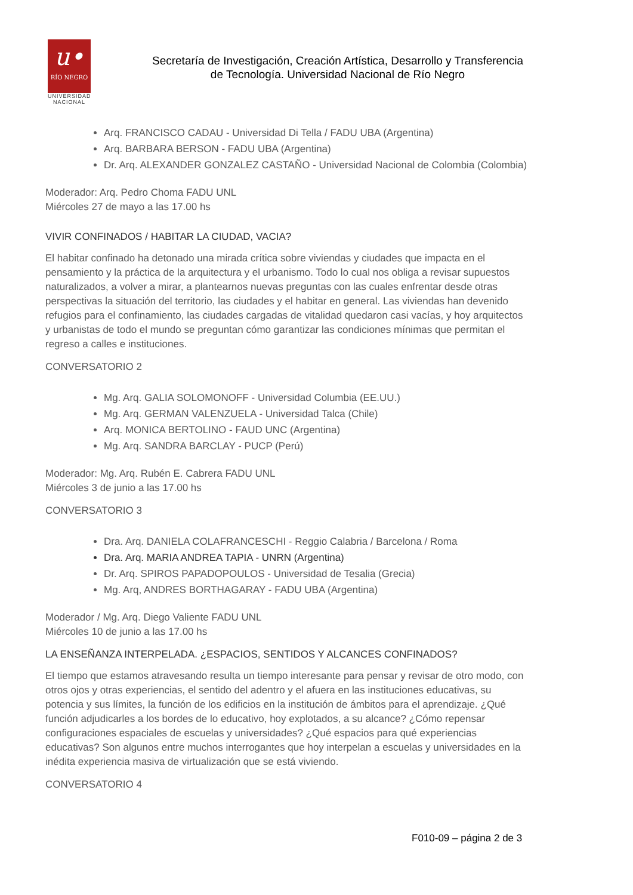u•
RÍO NEGRO
UNIVERSIDAD
NACIONAL
Secretaría de Investigación, Creación Artística, Desarrollo y Transferencia
de Tecnología. Universidad Nacional de Río Negro
Arq. FRANCISCO CADAU - Universidad Di Tella / FADU UBA (Argentina)
Arq. BARBARA BERSON - FADU UBA (Argentina)
Dr. Arq. ALEXANDER GONZALEZ CASTAÑO - Universidad Nacional de Colombia (Colombia)
Moderador: Arq. Pedro Choma FADU UNL
Miércoles 27 de mayo a las 17.00 hs
VIVIR CONFINADOS / HABITAR LA CIUDAD, VACIA?
El habitar confinado ha detonado una mirada crítica sobre viviendas y ciudades que impacta en el pensamiento y la práctica de la arquitectura y el urbanismo. Todo lo cual nos obliga a revisar supuestos naturalizados, a volver a mirar, a plantearnos nuevas preguntas con las cuales enfrentar desde otras perspectivas la situación del territorio, las ciudades y el habitar en general. Las viviendas han devenido refugios para el confinamiento, las ciudades cargadas de vitalidad quedaron casi vacías, y hoy arquitectos y urbanistas de todo el mundo se preguntan cómo garantizar las condiciones mínimas que permitan el regreso a calles e instituciones.
CONVERSATORIO 2
Mg. Arq. GALIA SOLOMONOFF - Universidad Columbia (EE.UU.)
Mg. Arq. GERMAN VALENZUELA - Universidad Talca (Chile)
Arq. MONICA BERTOLINO - FAUD UNC (Argentina)
Mg. Arq. SANDRA BARCLAY - PUCP (Perú)
Moderador: Mg. Arq. Rubén E. Cabrera FADU UNL
Miércoles 3 de junio a las 17.00 hs
CONVERSATORIO 3
Dra. Arq. DANIELA COLAFRANCESCHI - Reggio Calabria / Barcelona / Roma
Dra. Arq. MARIA ANDREA TAPIA - UNRN (Argentina)
Dr. Arq. SPIROS PAPADOPOULOS - Universidad de Tesalia (Grecia)
Mg. Arq, ANDRES BORTHAGARAY - FADU UBA (Argentina)
Moderador / Mg. Arq. Diego Valiente FADU UNL
Miércoles 10 de junio a las 17.00 hs
LA ENSEÑANZA INTERPELADA. ¿ESPACIOS, SENTIDOS Y ALCANCES CONFINADOS?
El tiempo que estamos atravesando resulta un tiempo interesante para pensar y revisar de otro modo, con otros ojos y otras experiencias, el sentido del adentro y el afuera en las instituciones educativas, su potencia y sus límites, la función de los edificios en la institución de ámbitos para el aprendizaje. ¿Qué función adjudicarles a los bordes de lo educativo, hoy explotados, a su alcance? ¿Cómo repensar configuraciones espaciales de escuelas y universidades? ¿Qué espacios para qué experiencias educativas? Son algunos entre muchos interrogantes que hoy interpelan a escuelas y universidades en la inédita experiencia masiva de virtualización que se está viviendo.
CONVERSATORIO 4
F010-09 – página 2 de 3